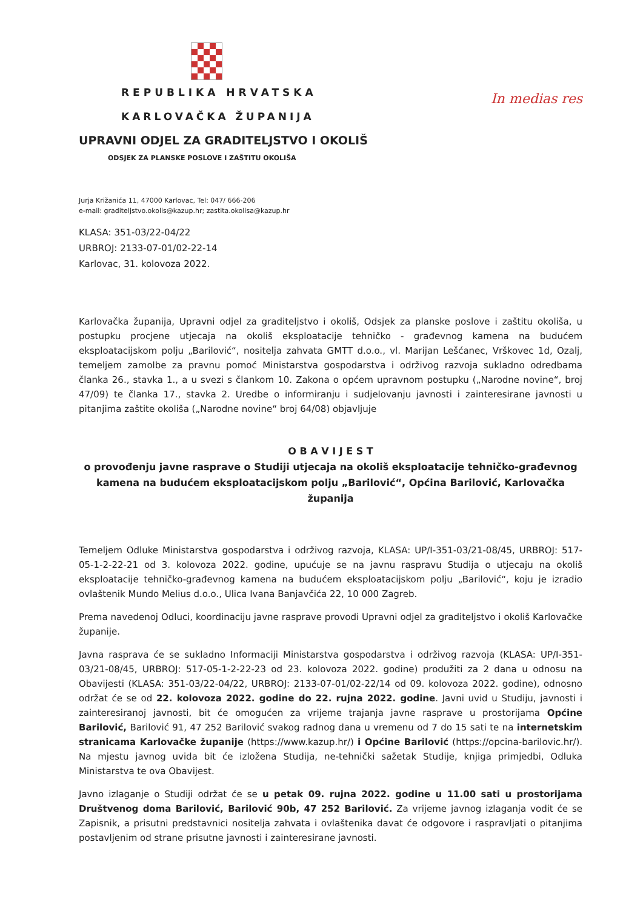REPUBLIKA HRVATSKA
KARLOVAČKA ŽUPANIJA
UPRAVNI ODJEL ZA GRADITELJSTVO I OKOLIŠ
ODSJEK ZA PLANSKE POSLOVE I ZAŠTITU OKOLIŠA
In medias res
Jurja Križanića 11, 47000 Karlovac, Tel: 047/ 666-206
e-mail: graditeljstvo.okolis@kazup.hr; zastita.okolisa@kazup.hr
KLASA: 351-03/22-04/22
URBROJ: 2133-07-01/02-22-14
Karlovac, 31. kolovoza 2022.
Karlovačka županija, Upravni odjel za graditeljstvo i okoliš, Odsjek za planske poslove i zaštitu okoliša, u postupku procjene utjecaja na okoliš eksploatacije tehničko - građevnog kamena na budućem eksploatacijskom polju „Barilović“, nositelja zahvata GMTT d.o.o., vl. Marijan Lešćanec, Vrškovec 1d, Ozalj, temeljem zamolbe za pravnu pomoć Ministarstva gospodarstva i održivog razvoja sukladno odredbama članka 26., stavka 1., a u svezi s člankom 10. Zakona o općem upravnom postupku („Narodne novine“, broj 47/09) te članka 17., stavka 2. Uredbe o informiranju i sudjelovanju javnosti i zainteresirane javnosti u pitanjima zaštite okoliša („Narodne novine“ broj 64/08) objavljuje
O B A V I J E S T
o provođenju javne rasprave o Studiji utjecaja na okoliš eksploatacije tehničko-građevnog kamena na budućem eksploatacijskom polju „Barilović“, Općina Barilović, Karlovačka županija
Temeljem Odluke Ministarstva gospodarstva i održivog razvoja, KLASA: UP/I-351-03/21-08/45, URBROJ: 517-05-1-2-22-21 od 3. kolovoza 2022. godine, upućuje se na javnu raspravu Studija o utjecaju na okoliš eksploatacije tehničko-građevnog kamena na budućem eksploatacijskom polju „Barilović“, koju je izradio ovlaštenik Mundo Melius d.o.o., Ulica Ivana Banjavčića 22, 10 000 Zagreb.
Prema navedenoj Odluci, koordinaciju javne rasprave provodi Upravni odjel za graditeljstvo i okoliš Karlovačke županije.
Javna rasprava će se sukladno Informaciji Ministarstva gospodarstva i održivog razvoja (KLASA: UP/I-351-03/21-08/45, URBROJ: 517-05-1-2-22-23 od 23. kolovoza 2022. godine) produžiti za 2 dana u odnosu na Obavijesti (KLASA: 351-03/22-04/22, URBROJ: 2133-07-01/02-22/14 od 09. kolovoza 2022. godine), odnosno održat će se od 22. kolovoza 2022. godine do 22. rujna 2022. godine. Javni uvid u Studiju, javnosti i zainteresiranoj javnosti, bit će omogućen za vrijeme trajanja javne rasprave u prostorijama Općine Barilović, Barilović 91, 47 252 Barilović svakog radnog dana u vremenu od 7 do 15 sati te na internetskim stranicama Karlovačke županije (https://www.kazup.hr/) i Općine Barilović (https://opcina-barilovic.hr/). Na mjestu javnog uvida bit će izložena Studija, ne-tehnički sažetak Studije, knjiga primjedbi, Odluka Ministarstva te ova Obavijest.
Javno izlaganje o Studiji održat će se u petak 09. rujna 2022. godine u 11.00 sati u prostorijama Društvenog doma Barilović, Barilović 90b, 47 252 Barilović. Za vrijeme javnog izlaganja vodit će se Zapisnik, a prisutni predstavnici nositelja zahvata i ovlaštenika davat će odgovore i raspravljati o pitanjima postavljenim od strane prisutne javnosti i zainteresirane javnosti.